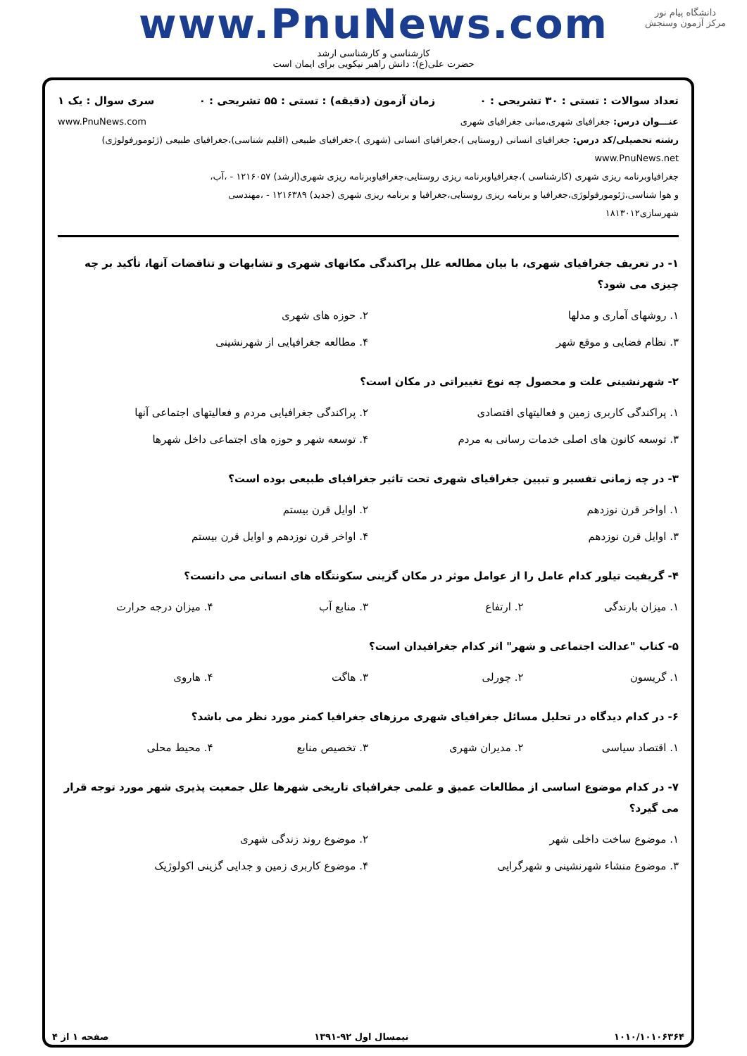دانشگاه پیام نور
مرکز آزمون وسنجش
www.PnuNews.com
کارشناسی و کارشناسی ارشد
حضرت علی(ع): دانش راهبر نیکویی برای ایمان است
تعداد سوالات : تستی : ۳۰ تشریحی : ۰ زمان آزمون (دقیقه) : تستی : ۵۵ تشریحی : ۰ سری سوال : یک ۱
عنـــوان درس: جغرافیای شهری،مبانی جغرافیای شهری www.PnuNews.com
رشته تحصیلی/کد درس: جغرافیای انسانی (روستایی )،جغرافیای انسانی (شهری )،جغرافیای طبیعی (اقلیم شناسی)،جغرافیای طبیعی (ژئومورفولوژی) www.PnuNews.net
جغرافیاوبرنامه ریزی شهری (کارشناسی )،جغرافیاوبرنامه ریزی روستایی،جغرافیاوبرنامه ریزی شهری(ارشد) ۱۲۱۶۰۵۷ - ،آب،
و هوا شناسی،ژئومورفولوژی،جغرافیا و برنامه ریزی روستایی،جغرافیا و برنامه ریزی شهری (جدید) ۱۲۱۶۳۸۹ - ،مهندسی
شهرسازی۱۸۱۳۰۱۲
۱- در تعریف جغرافیای شهری، با بیان مطالعه علل پراکندگی مکانهای شهری و تشابهات و تناقضات آنها، تأکید بر چه چیزی می شود؟
۱. روشهای آماری و مدلها ۲. حوزه های شهری ۳. نظام فضایی و موقع شهر ۴. مطالعه جغرافیایی از شهرنشینی
۲- شهرنشینی علت و محصول چه نوع تغییراتی در مکان است؟
۱. پراکندگی کاربری زمین و فعالیتهای اقتصادی ۲. پراکندگی جغرافیایی مردم و فعالیتهای اجتماعی آنها ۳. توسعه کانون های اصلی خدمات رسانی به مردم ۴. توسعه شهر و حوزه های اجتماعی داخل شهرها
۳- در چه زمانی تفسیر و تبیین جغرافیای شهری تحت تاثیر جغرافیای طبیعی بوده است؟
۱. اواخر قرن نوزدهم ۲. اوایل قرن بیستم ۳. اوایل قرن نوزدهم ۴. اواخر قرن نوزدهم و اوایل قرن بیستم
۴- گریفیت تیلور کدام عامل را از عوامل موثر در مکان گزینی سکونتگاه های انسانی می دانست؟
۱. میزان بارندگی ۲. ارتفاع ۳. منابع آب ۴. میزان درجه حرارت
۵- کتاب "عدالت اجتماعی و شهر" اثر کدام جغرافیدان است؟
۱. گریسون ۲. چورلی ۳. هاگت ۴. هاروی
۶- در کدام دیدگاه در تحلیل مسائل جغرافیای شهری مرزهای جغرافیا کمتر مورد نظر می باشد؟
۱. اقتصاد سیاسی ۲. مدیران شهری ۳. تخصیص منابع ۴. محیط محلی
۷- در کدام موضوع اساسی از مطالعات عمیق و علمی جغرافیای تاریخی شهرها علل جمعیت پذیری شهر مورد توجه قرار می گیرد؟
۱. موضوع ساخت داخلی شهر ۲. موضوع روند زندگی شهری ۳. موضوع منشاء شهرنشینی و شهرگرایی ۴. موضوع کاربری زمین و جدایی گزینی اکولوژیک
۱۰۱۰/۱۰۱۰۶۳۶۴ نیمسال اول ۹۲-۱۳۹۱ صفحه ۱ از ۴